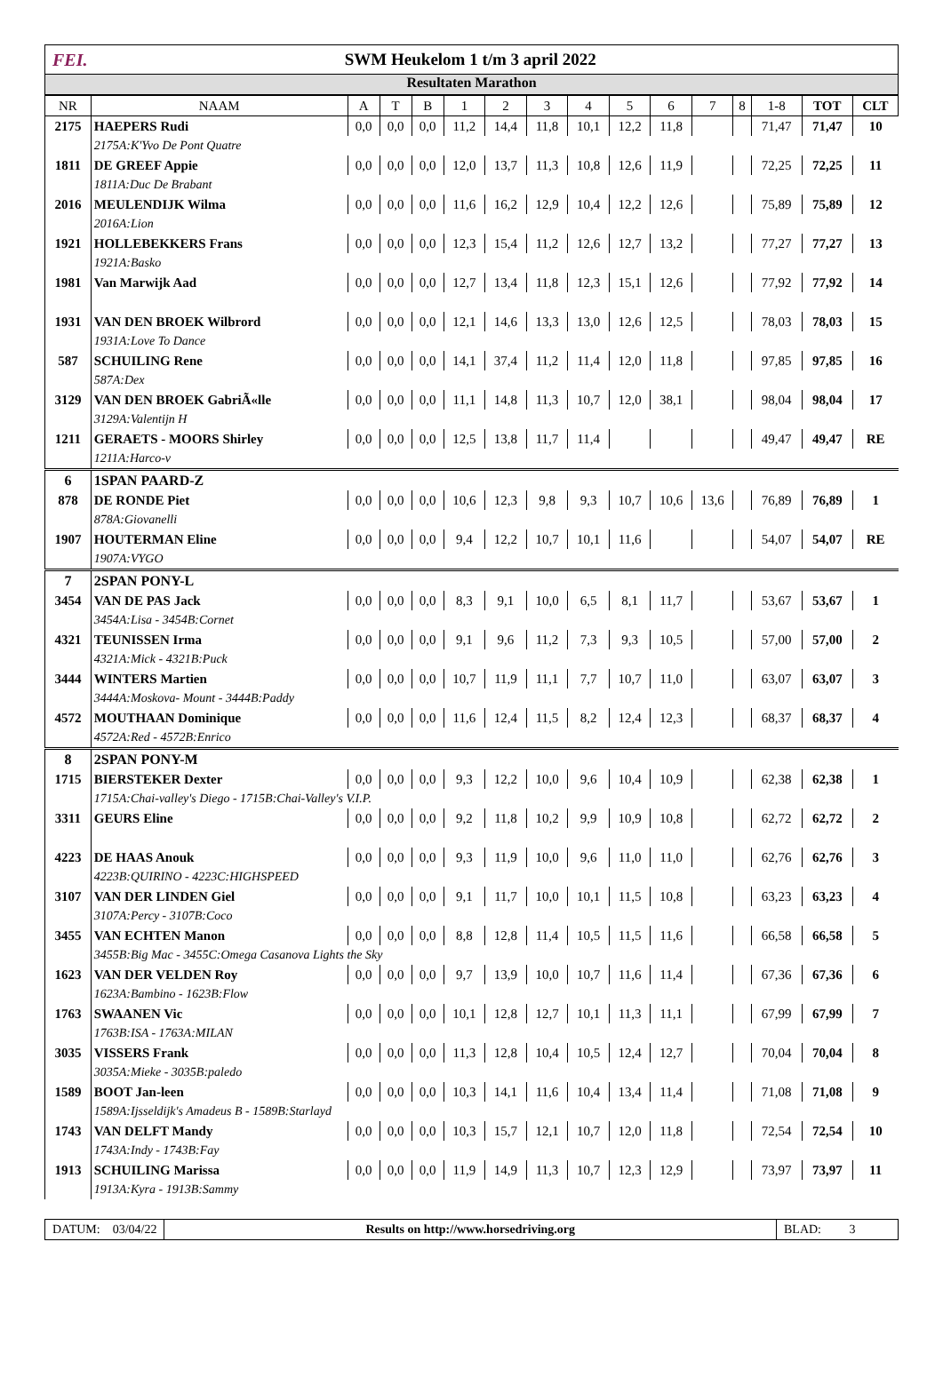FEI. SWM Heukelom 1 t/m 3 april 2022
Resultaten Marathon
| NR | NAAM | A | T | B | 1 | 2 | 3 | 4 | 5 | 6 | 7 | 8 | 1-8 | TOT | CLT |
| --- | --- | --- | --- | --- | --- | --- | --- | --- | --- | --- | --- | --- | --- | --- | --- |
| 2175 | HAEPERS Rudi | 0,0 | 0,0 | 0,0 | 11,2 | 14,4 | 11,8 | 10,1 | 12,2 | 11,8 | | | 71,47 | 71,47 | 10 |
| | 2175A:K'Yvo De Pont Quatre | | | | | | | | | | | | | | |
| 1811 | DE GREEF Appie | 0,0 | 0,0 | 0,0 | 12,0 | 13,7 | 11,3 | 10,8 | 12,6 | 11,9 | | | 72,25 | 72,25 | 11 |
| | 1811A:Duc De Brabant | | | | | | | | | | | | | | |
| 2016 | MEULENDIJK Wilma | 0,0 | 0,0 | 0,0 | 11,6 | 16,2 | 12,9 | 10,4 | 12,2 | 12,6 | | | 75,89 | 75,89 | 12 |
| | 2016A:Lion | | | | | | | | | | | | | | |
| 1921 | HOLLEBEKKERS Frans | 0,0 | 0,0 | 0,0 | 12,3 | 15,4 | 11,2 | 12,6 | 12,7 | 13,2 | | | 77,27 | 77,27 | 13 |
| | 1921A:Basko | | | | | | | | | | | | | | |
| 1981 | Van Marwijk Aad | 0,0 | 0,0 | 0,0 | 12,7 | 13,4 | 11,8 | 12,3 | 15,1 | 12,6 | | | 77,92 | 77,92 | 14 |
| 1931 | VAN DEN BROEK Wilbrord | 0,0 | 0,0 | 0,0 | 12,1 | 14,6 | 13,3 | 13,0 | 12,6 | 12,5 | | | 78,03 | 78,03 | 15 |
| | 1931A:Love To Dance | | | | | | | | | | | | | | |
| 587 | SCHUILING Rene | 0,0 | 0,0 | 0,0 | 14,1 | 37,4 | 11,2 | 11,4 | 12,0 | 11,8 | | | 97,85 | 97,85 | 16 |
| | 587A:Dex | | | | | | | | | | | | | | |
| 3129 | VAN DEN BROEK GabriÃ«lle | 0,0 | 0,0 | 0,0 | 11,1 | 14,8 | 11,3 | 10,7 | 12,0 | 38,1 | | | 98,04 | 98,04 | 17 |
| | 3129A:Valentijn H | | | | | | | | | | | | | | |
| 1211 | GERAETS - MOORS Shirley | 0,0 | 0,0 | 0,0 | 12,5 | 13,8 | 11,7 | 11,4 | | | | | 49,47 | 49,47 | RE |
| | 1211A:Harco-v | | | | | | | | | | | | | | |
| 6 | 1SPAN PAARD-Z | | | | | | | | | | | | | | |
| 878 | DE RONDE Piet | 0,0 | 0,0 | 0,0 | 10,6 | 12,3 | 9,8 | 9,3 | 10,7 | 10,6 | 13,6 | | 76,89 | 76,89 | 1 |
| | 878A:Giovanelli | | | | | | | | | | | | | | |
| 1907 | HOUTERMAN Eline | 0,0 | 0,0 | 0,0 | 9,4 | 12,2 | 10,7 | 10,1 | 11,6 | | | | 54,07 | 54,07 | RE |
| | 1907A:VYGO | | | | | | | | | | | | | | |
| 7 | 2SPAN PONY-L | | | | | | | | | | | | | | |
| 3454 | VAN DE PAS Jack | 0,0 | 0,0 | 0,0 | 8,3 | 9,1 | 10,0 | 6,5 | 8,1 | 11,7 | | | 53,67 | 53,67 | 1 |
| | 3454A:Lisa - 3454B:Cornet | | | | | | | | | | | | | | |
| 4321 | TEUNISSEN Irma | 0,0 | 0,0 | 0,0 | 9,1 | 9,6 | 11,2 | 7,3 | 9,3 | 10,5 | | | 57,00 | 57,00 | 2 |
| | 4321A:Mick - 4321B:Puck | | | | | | | | | | | | | | |
| 3444 | WINTERS Martien | 0,0 | 0,0 | 0,0 | 10,7 | 11,9 | 11,1 | 7,7 | 10,7 | 11,0 | | | 63,07 | 63,07 | 3 |
| | 3444A:Moskova- Mount - 3444B:Paddy | | | | | | | | | | | | | | |
| 4572 | MOUTHAAN Dominique | 0,0 | 0,0 | 0,0 | 11,6 | 12,4 | 11,5 | 8,2 | 12,4 | 12,3 | | | 68,37 | 68,37 | 4 |
| | 4572A:Red - 4572B:Enrico | | | | | | | | | | | | | | |
| 8 | 2SPAN PONY-M | | | | | | | | | | | | | | |
| 1715 | BIERSTEKER Dexter | 0,0 | 0,0 | 0,0 | 9,3 | 12,2 | 10,0 | 9,6 | 10,4 | 10,9 | | | 62,38 | 62,38 | 1 |
| | 1715A:Chai-valley's Diego - 1715B:Chai-Valley's V.I.P. | | | | | | | | | | | | | | |
| 3311 | GEURS Eline | 0,0 | 0,0 | 0,0 | 9,2 | 11,8 | 10,2 | 9,9 | 10,9 | 10,8 | | | 62,72 | 62,72 | 2 |
| 4223 | DE HAAS Anouk | 0,0 | 0,0 | 0,0 | 9,3 | 11,9 | 10,0 | 9,6 | 11,0 | 11,0 | | | 62,76 | 62,76 | 3 |
| | 4223B:QUIRINO - 4223C:HIGHSPEED | | | | | | | | | | | | | | |
| 3107 | VAN DER LINDEN Giel | 0,0 | 0,0 | 0,0 | 9,1 | 11,7 | 10,0 | 10,1 | 11,5 | 10,8 | | | 63,23 | 63,23 | 4 |
| | 3107A:Percy - 3107B:Coco | | | | | | | | | | | | | | |
| 3455 | VAN ECHTEN Manon | 0,0 | 0,0 | 0,0 | 8,8 | 12,8 | 11,4 | 10,5 | 11,5 | 11,6 | | | 66,58 | 66,58 | 5 |
| | 3455B:Big Mac - 3455C:Omega Casanova Lights the Sky | | | | | | | | | | | | | | |
| 1623 | VAN DER VELDEN Roy | 0,0 | 0,0 | 0,0 | 9,7 | 13,9 | 10,0 | 10,7 | 11,6 | 11,4 | | | 67,36 | 67,36 | 6 |
| | 1623A:Bambino - 1623B:Flow | | | | | | | | | | | | | | |
| 1763 | SWAANEN Vic | 0,0 | 0,0 | 0,0 | 10,1 | 12,8 | 12,7 | 10,1 | 11,3 | 11,1 | | | 67,99 | 67,99 | 7 |
| | 1763B:ISA - 1763A:MILAN | | | | | | | | | | | | | | |
| 3035 | VISSERS Frank | 0,0 | 0,0 | 0,0 | 11,3 | 12,8 | 10,4 | 10,5 | 12,4 | 12,7 | | | 70,04 | 70,04 | 8 |
| | 3035A:Mieke - 3035B:paledo | | | | | | | | | | | | | | |
| 1589 | BOOT Jan-leen | 0,0 | 0,0 | 0,0 | 10,3 | 14,1 | 11,6 | 10,4 | 13,4 | 11,4 | | | 71,08 | 71,08 | 9 |
| | 1589A:Ijsseldijk's Amadeus B - 1589B:Starlayd | | | | | | | | | | | | | | |
| 1743 | VAN DELFT Mandy | 0,0 | 0,0 | 0,0 | 10,3 | 15,7 | 12,1 | 10,7 | 12,0 | 11,8 | | | 72,54 | 72,54 | 10 |
| | 1743A:Indy - 1743B:Fay | | | | | | | | | | | | | | |
| 1913 | SCHUILING Marissa | 0,0 | 0,0 | 0,0 | 11,9 | 14,9 | 11,3 | 10,7 | 12,3 | 12,9 | | | 73,97 | 73,97 | 11 |
| | 1913A:Kyra - 1913B:Sammy | | | | | | | | | | | | | | |
DATUM: 03/04/22 Results on http://www.horsedriving.org
BLAD: 3